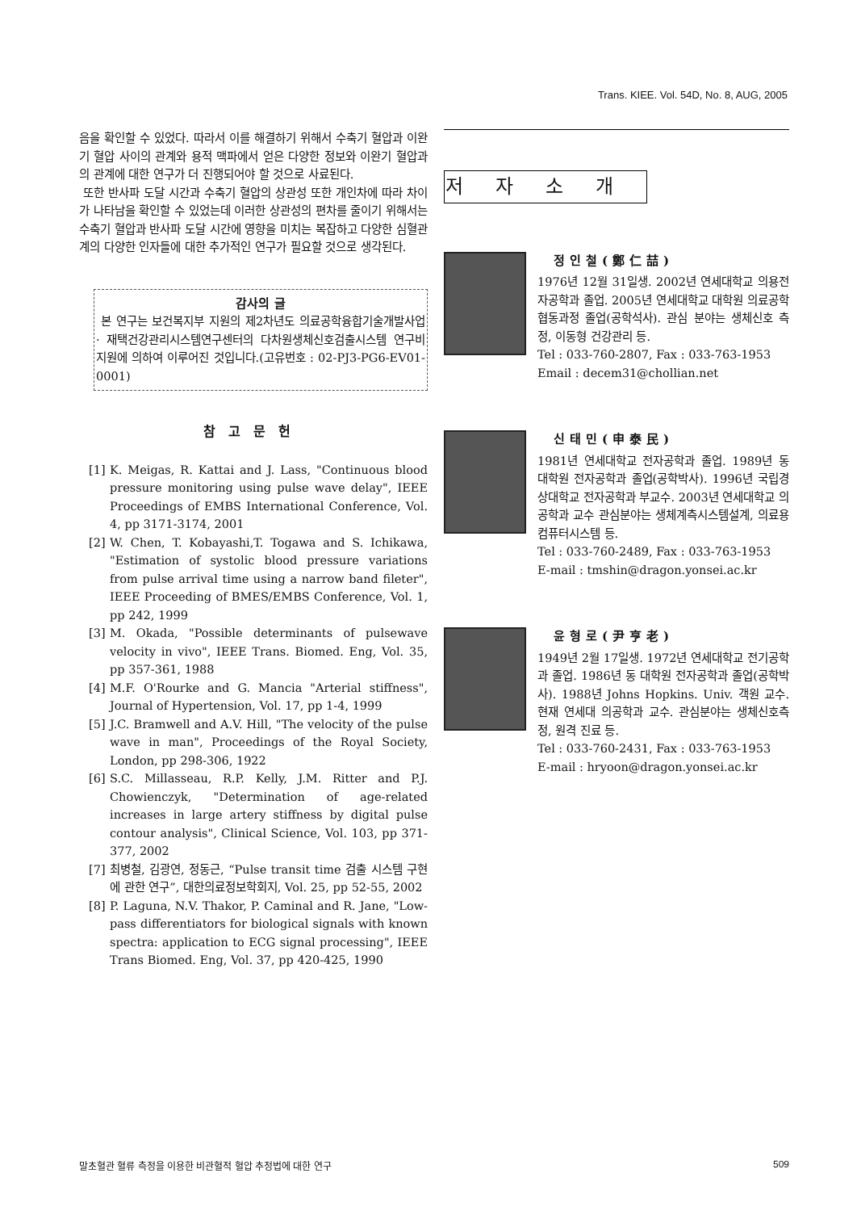Trans. KIEE. Vol. 54D, No. 8, AUG, 2005
음을 확인할 수 있었다. 따라서 이를 해결하기 위해서 수축기 혈압과 이완기 혈압 사이의 관계와 용적 맥파에서 얻은 다양한 정보와 이완기 혈압과의 관계에 대한 연구가 더 진행되어야 할 것으로 사료된다.
또한 반사파 도달 시간과 수축기 혈압의 상관성 또한 개인차에 따라 차이가 나타남을 확인할 수 있었는데 이러한 상관성의 편차를 줄이기 위해서는 수축기 혈압과 반사파 도달 시간에 영향을 미치는 복잡하고 다양한 심혈관계의 다양한 인자들에 대한 추가적인 연구가 필요할 것으로 생각된다.
감사의 글
본 연구는 보건복지부 지원의 제2차년도 의료공학융합기술개발사업 · 재택건강관리시스템연구센터의 다차원생체신호검출시스템 연구비 지원에 의하여 이루어진 것입니다.(고유번호 : 02-PJ3-PG6-EV01-0001)
참고문헌
[1]
K. Meigas, R. Kattai and J. Lass, "Continuous blood pressure monitoring using pulse wave delay", IEEE Proceedings of EMBS International Conference, Vol. 4, pp 3171-3174, 2001
[2]
W. Chen, T. Kobayashi,T. Togawa and S. Ichikawa, "Estimation of systolic blood pressure variations from pulse arrival time using a narrow band fileter", IEEE Proceeding of BMES/EMBS Conference, Vol. 1, pp 242, 1999
[3]
M. Okada, "Possible determinants of pulsewave velocity in vivo", IEEE Trans. Biomed. Eng, Vol. 35, pp 357-361, 1988
[4]
M.F. O'Rourke and G. Mancia "Arterial stiffness", Journal of Hypertension, Vol. 17, pp 1-4, 1999
[5]
J.C. Bramwell and A.V. Hill, "The velocity of the pulse wave in man", Proceedings of the Royal Society, London, pp 298-306, 1922
[6]
S.C. Millasseau, R.P. Kelly, J.M. Ritter and P.J. Chowienczyk, "Determination of age-related increases in large artery stiffness by digital pulse contour analysis", Clinical Science, Vol. 103, pp 371-377, 2002
[7]
최병철, 김광연, 정동근, “Pulse transit time 검출 시스템 구현에 관한 연구”, 대한의료정보학회지, Vol. 25, pp 52-55, 2002
[8]
P. Laguna, N.V. Thakor, P. Caminal and R. Jane, "Low-pass differentiators for biological signals with known spectra: application to ECG signal processing", IEEE Trans Biomed. Eng, Vol. 37, pp 420-425, 1990
저자소개
정인철(鄭仁喆)
1976년 12월 31일생. 2002년 연세대학교 의용전자공학과 졸업. 2005년 연세대학교 대학원 의료공학협동과정 졸업(공학석사). 관심 분야는 생체신호 측정, 이동형 건강관리 등.
Tel : 033-760-2807, Fax : 033-763-1953
Email : decem31@chollian.net
신태민(申泰民)
1981년 연세대학교 전자공학과 졸업. 1989년 동 대학원 전자공학과 졸업(공학박사). 1996년 국립경상대학교 전자공학과 부교수. 2003년 연세대학교 의공학과 교수 관심분야는 생체계측시스템설계, 의료용 컴퓨터시스템 등.
Tel : 033-760-2489, Fax : 033-763-1953
E-mail : tmshin@dragon.yonsei.ac.kr
윤형로(尹亨老)
1949년 2월 17일생. 1972년 연세대학교 전기공학과 졸업. 1986년 동 대학원 전자공학과 졸업(공학박사). 1988년 Johns Hopkins. Univ. 객원 교수. 현재 연세대 의공학과 교수. 관심분야는 생체신호측정, 원격 진료 등.
Tel : 033-760-2431, Fax : 033-763-1953
E-mail : hryoon@dragon.yonsei.ac.kr
말초혈관 혈류 측정을 이용한 비관혈적 혈압 추정법에 대한 연구 509